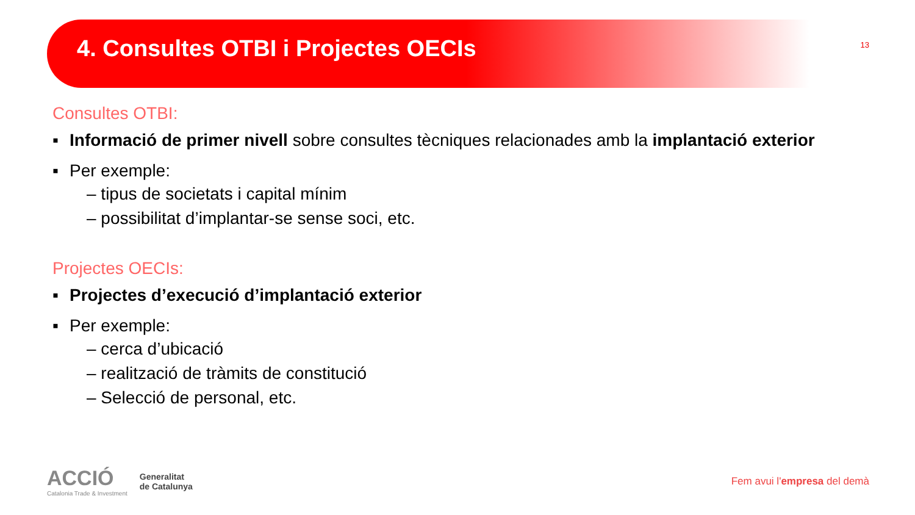4. Consultes OTBI i Projectes OECIs
13
Consultes OTBI:
▪ Informació de primer nivell sobre consultes tècniques relacionades amb la implantació exterior
▪ Per exemple:
– tipus de societats i capital mínim
– possibilitat d’implantar-se sense soci, etc.
Projectes OECIs:
▪ Projectes d’execució d’implantació exterior
▪ Per exemple:
– cerca d’ubicació
– realització de tràmits de constitució
– Selecció de personal, etc.
ACCIÓ
Catalonia Trade & Investment
Generalitat
de Catalunya
Fem avui l'empresa del demà